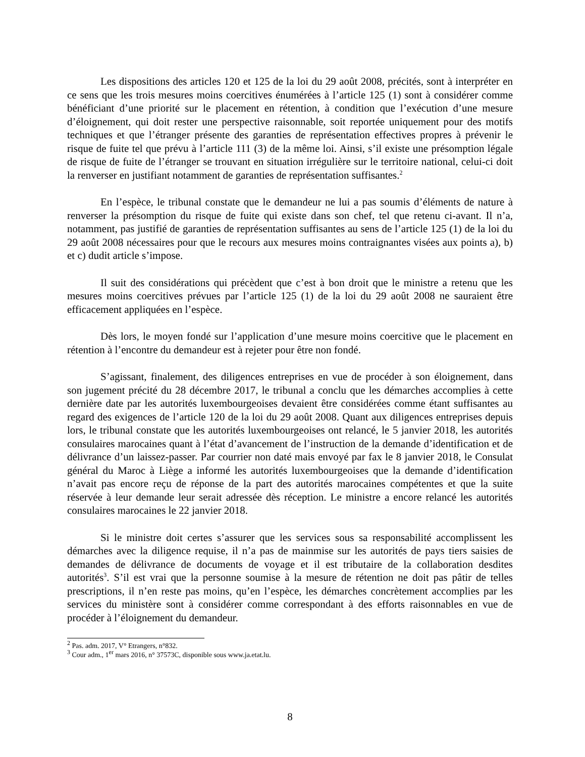Les dispositions des articles 120 et 125 de la loi du 29 août 2008, précités, sont à interpréter en ce sens que les trois mesures moins coercitives énumérées à l’article 125 (1) sont à considérer comme bénéficiant d’une priorité sur le placement en rétention, à condition que l’exécution d’une mesure d’éloignement, qui doit rester une perspective raisonnable, soit reportée uniquement pour des motifs techniques et que l’étranger présente des garanties de représentation effectives propres à prévenir le risque de fuite tel que prévu à l’article 111 (3) de la même loi. Ainsi, s’il existe une présomption légale de risque de fuite de l’étranger se trouvant en situation irrégulière sur le territoire national, celui-ci doit la renverser en justifiant notamment de garanties de représentation suffisantes.<sup>2</sup>
En l’espèce, le tribunal constate que le demandeur ne lui a pas soumis d’éléments de nature à renverser la présomption du risque de fuite qui existe dans son chef, tel que retenu ci-avant. Il n’a, notamment, pas justifié de garanties de représentation suffisantes au sens de l’article 125 (1) de la loi du 29 août 2008 nécessaires pour que le recours aux mesures moins contraignantes visées aux points a), b) et c) dudit article s’impose.
Il suit des considérations qui précèdent que c’est à bon droit que le ministre a retenu que les mesures moins coercitives prévues par l’article 125 (1) de la loi du 29 août 2008 ne sauraient être efficacement appliquées en l’espèce.
Dès lors, le moyen fondé sur l’application d’une mesure moins coercitive que le placement en rétention à l’encontre du demandeur est à rejeter pour être non fondé.
S’agissant, finalement, des diligences entreprises en vue de procéder à son éloignement, dans son jugement précité du 28 décembre 2017, le tribunal a conclu que les démarches accomplies à cette dernière date par les autorités luxembourgeoises devaient être considérées comme étant suffisantes au regard des exigences de l’article 120 de la loi du 29 août 2008. Quant aux diligences entreprises depuis lors, le tribunal constate que les autorités luxembourgeoises ont relancé, le 5 janvier 2018, les autorités consulaires marocaines quant à l’état d’avancement de l’instruction de la demande d’identification et de délivrance d’un laissez-passer. Par courrier non daté mais envoyé par fax le 8 janvier 2018, le Consulat général du Maroc à Liège a informé les autorités luxembourgeoises que la demande d’identification n’avait pas encore reçu de réponse de la part des autorités marocaines compétentes et que la suite réservée à leur demande leur serait adressée dès réception. Le ministre a encore relancé les autorités consulaires marocaines le 22 janvier 2018.
Si le ministre doit certes s’assurer que les services sous sa responsabilité accomplissent les démarches avec la diligence requise, il n’a pas de mainmise sur les autorités de pays tiers saisies de demandes de délivrance de documents de voyage et il est tributaire de la collaboration desdites autorités<sup>3</sup>. S’il est vrai que la personne soumise à la mesure de rétention ne doit pas pâtir de telles prescriptions, il n’en reste pas moins, qu’en l’espèce, les démarches concrètement accomplies par les services du ministère sont à considérer comme correspondant à des efforts raisonnables en vue de procéder à l’éloignement du demandeur.
<sup>2</sup> Pas. adm. 2017, V° Etrangers, n°832.
<sup>3</sup> Cour adm., 1<sup>er</sup> mars 2016, n° 37573C, disponible sous www.ja.etat.lu.
8